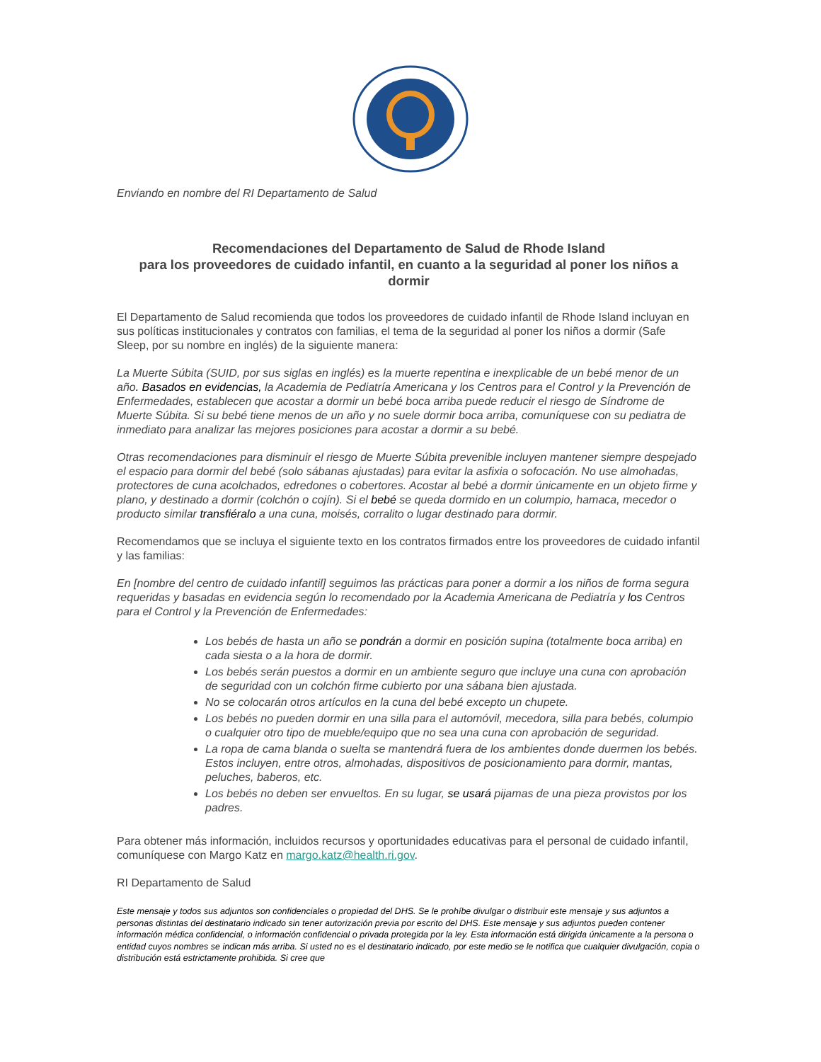Enviando en nombre del RI Departamento de Salud
Recomendaciones del Departamento de Salud de Rhode Island
para los proveedores de cuidado infantil, en cuanto a la seguridad al poner los niños a dormir
El Departamento de Salud recomienda que todos los proveedores de cuidado infantil de Rhode Island incluyan en sus políticas institucionales y contratos con familias, el tema de la seguridad al poner los niños a dormir (Safe Sleep, por su nombre en inglés) de la siguiente manera:
La Muerte Súbita (SUID, por sus siglas en inglés) es la muerte repentina e inexplicable de un bebé menor de un año. Basados en evidencias, la Academia de Pediatría Americana y los Centros para el Control y la Prevención de Enfermedades, establecen que acostar a dormir un bebé boca arriba puede reducir el riesgo de Síndrome de Muerte Súbita. Si su bebé tiene menos de un año y no suele dormir boca arriba, comuníquese con su pediatra de inmediato para analizar las mejores posiciones para acostar a dormir a su bebé.
Otras recomendaciones para disminuir el riesgo de Muerte Súbita prevenible incluyen mantener siempre despejado el espacio para dormir del bebé (solo sábanas ajustadas) para evitar la asfixia o sofocación. No use almohadas, protectores de cuna acolchados, edredones o cobertores. Acostar al bebé a dormir únicamente en un objeto firme y plano, y destinado a dormir (colchón o cojín). Si el bebé se queda dormido en un columpio, hamaca, mecedor o producto similar transfiéralo a una cuna, moisés, corralito o lugar destinado para dormir.
Recomendamos que se incluya el siguiente texto en los contratos firmados entre los proveedores de cuidado infantil y las familias:
En [nombre del centro de cuidado infantil] seguimos las prácticas para poner a dormir a los niños de forma segura requeridas y basadas en evidencia según lo recomendado por la Academia Americana de Pediatría y los Centros para el Control y la Prevención de Enfermedades:
Los bebés de hasta un año se pondrán a dormir en posición supina (totalmente boca arriba) en cada siesta o a la hora de dormir.
Los bebés serán puestos a dormir en un ambiente seguro que incluye una cuna con aprobación de seguridad con un colchón firme cubierto por una sábana bien ajustada.
No se colocarán otros artículos en la cuna del bebé excepto un chupete.
Los bebés no pueden dormir en una silla para el automóvil, mecedora, silla para bebés, columpio o cualquier otro tipo de mueble/equipo que no sea una cuna con aprobación de seguridad.
La ropa de cama blanda o suelta se mantendrá fuera de los ambientes donde duermen los bebés. Estos incluyen, entre otros, almohadas, dispositivos de posicionamiento para dormir, mantas, peluches, baberos, etc.
Los bebés no deben ser envueltos. En su lugar, se usará pijamas de una pieza provistos por los padres.
Para obtener más información, incluidos recursos y oportunidades educativas para el personal de cuidado infantil, comuníquese con Margo Katz en margo.katz@health.ri.gov.
RI Departamento de Salud
Este mensaje y todos sus adjuntos son confidenciales o propiedad del DHS. Se le prohíbe divulgar o distribuir este mensaje y sus adjuntos a personas distintas del destinatario indicado sin tener autorización previa por escrito del DHS. Este mensaje y sus adjuntos pueden contener información médica confidencial, o información confidencial o privada protegida por la ley. Esta información está dirigida únicamente a la persona o entidad cuyos nombres se indican más arriba. Si usted no es el destinatario indicado, por este medio se le notifica que cualquier divulgación, copia o distribución está estrictamente prohibida. Si cree que